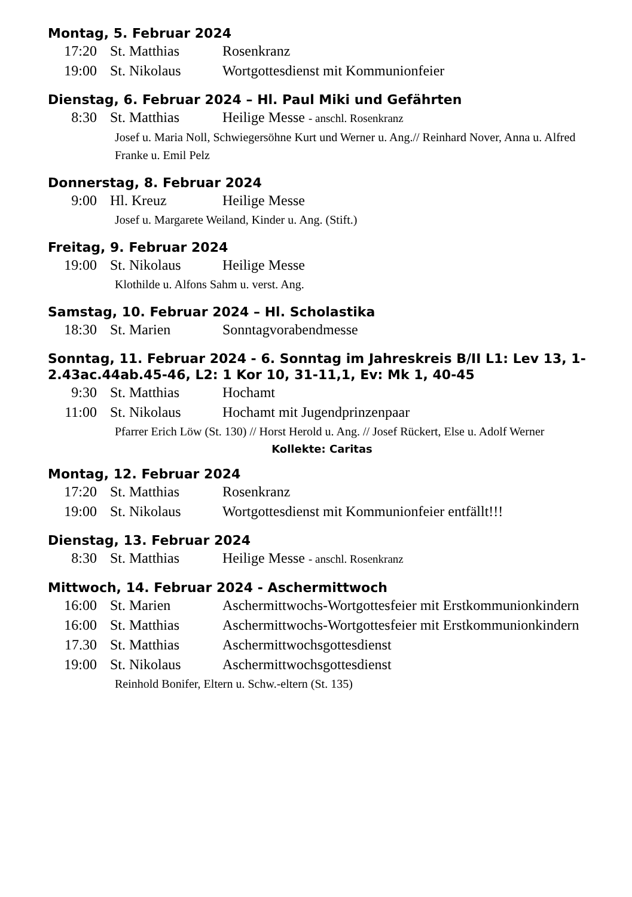Montag, 5. Februar 2024
17:20 St. Matthias Rosenkranz
19:00 St. Nikolaus Wortgottesdienst mit Kommunionfeier
Dienstag, 6. Februar 2024 – Hl. Paul Miki und Gefährten
8:30 St. Matthias Heilige Messe - anschl. Rosenkranz
Josef u. Maria Noll, Schwiegersöhne Kurt und Werner u. Ang.// Reinhard Nover, Anna u. Alfred Franke u. Emil Pelz
Donnerstag, 8. Februar 2024
9:00 Hl. Kreuz Heilige Messe
Josef u. Margarete Weiland, Kinder u. Ang. (Stift.)
Freitag, 9. Februar 2024
19:00 St. Nikolaus Heilige Messe
Klothilde u. Alfons Sahm u. verst. Ang.
Samstag, 10. Februar 2024 – Hl. Scholastika
18:30 St. Marien Sonntagvorabendmesse
Sonntag, 11. Februar 2024 - 6. Sonntag im Jahreskreis B/II L1: Lev 13, 1-2.43ac.44ab.45-46, L2: 1 Kor 10, 31-11,1, Ev: Mk 1, 40-45
9:30 St. Matthias Hochamt
11:00 St. Nikolaus Hochamt mit Jugendprinzenpaar
Pfarrer Erich Löw (St. 130) // Horst Herold u. Ang. // Josef Rückert, Else u. Adolf Werner
Kollekte: Caritas
Montag, 12. Februar 2024
17:20 St. Matthias Rosenkranz
19:00 St. Nikolaus Wortgottesdienst mit Kommunionfeier entfällt!!!
Dienstag, 13. Februar 2024
8:30 St. Matthias Heilige Messe - anschl. Rosenkranz
Mittwoch, 14. Februar 2024 - Aschermittwoch
16:00 St. Marien Aschermittwochs-Wortgottesfeier mit Erstkommunionkindern
16:00 St. Matthias Aschermittwochs-Wortgottesfeier mit Erstkommunionkindern
17.30 St. Matthias Aschermittwochsgottesdienst
19:00 St. Nikolaus Aschermittwochsgottesdienst
Reinhold Bonifer, Eltern u. Schw.-eltern (St. 135)